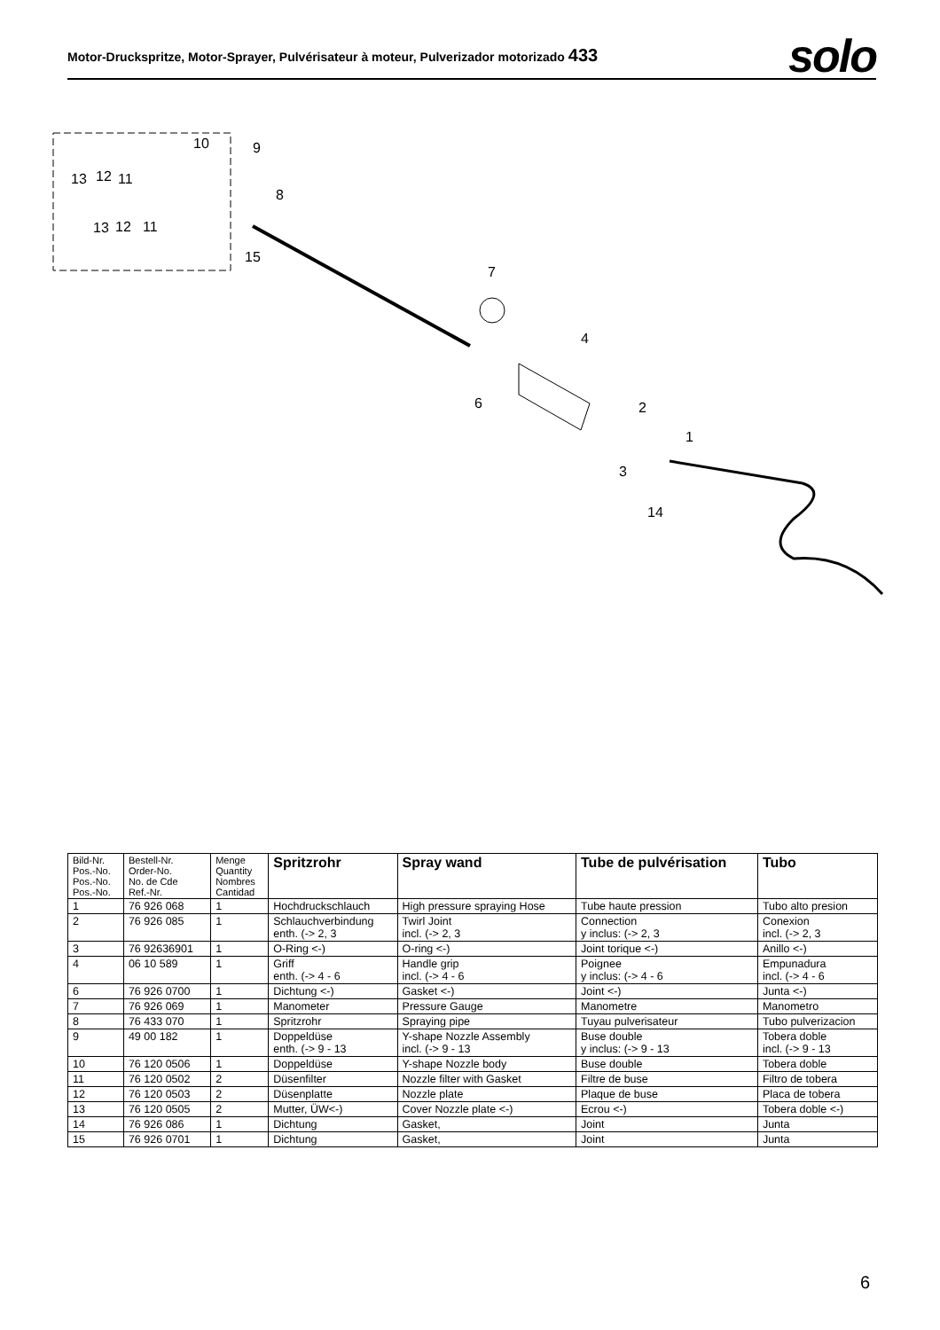Motor-Druckspritze, Motor-Sprayer, Pulvérisateur à moteur, Pulverizador motorizado 433
solo
10
9
8
13
12
11
13
12
11
15
7
4
6
2
1
3
14
| Bild-Nr. Pos.-No. Pos.-No. Pos.-No. | Bestell-Nr. Order-No. No. de Cde Ref.-Nr. | Menge Quantity Nombres Cantidad | Spritzrohr | Spray wand | Tube de pulvérisation | Tubo |
| --- | --- | --- | --- | --- | --- | --- |
| 1 | 76 926 068 | 1 | Hochdruckschlauch | High pressure spraying Hose | Tube haute pression | Tubo alto presion |
| 2 | 76 926 085 | 1 | Schlauchverbindung enth. (-> 2, 3 | Twirl Joint incl. (-> 2, 3 | Connection y inclus: (-> 2, 3 | Conexion incl. (-> 2, 3 |
| 3 | 76 92636901 | 1 | O-Ring <-) | O-ring <-) | Joint torique <-) | Anillo <-) |
| 4 | 06 10 589 | 1 | Griff enth. (-> 4 - 6 | Handle grip incl. (-> 4 - 6 | Poignee y inclus: (-> 4 - 6 | Empunadura incl. (-> 4 - 6 |
| 6 | 76 926 0700 | 1 | Dichtung <-) | Gasket <-) | Joint <-) | Junta <-) |
| 7 | 76 926 069 | 1 | Manometer | Pressure Gauge | Manometre | Manometro |
| 8 | 76 433 070 | 1 | Spritzrohr | Spraying pipe | Tuyau pulverisateur | Tubo pulverizacion |
| 9 | 49 00 182 | 1 | Doppeldüse enth. (-> 9 - 13 | Y-shape Nozzle Assembly incl. (-> 9 - 13 | Buse double y inclus: (-> 9 - 13 | Tobera doble incl. (-> 9 - 13 |
| 10 | 76 120 0506 | 1 | Doppeldüse | Y-shape Nozzle body | Buse double | Tobera doble |
| 11 | 76 120 0502 | 2 | Düsenfilter | Nozzle filter with Gasket | Filtre de buse | Filtro de tobera |
| 12 | 76 120 0503 | 2 | Düsenplatte | Nozzle plate | Plaque de buse | Placa de tobera |
| 13 | 76 120 0505 | 2 | Mutter, ÜW<-) | Cover Nozzle plate <-) | Ecrou <-) | Tobera doble <-) |
| 14 | 76 926 086 | 1 | Dichtung | Gasket, | Joint | Junta |
| 15 | 76 926 0701 | 1 | Dichtung | Gasket, | Joint | Junta |
6